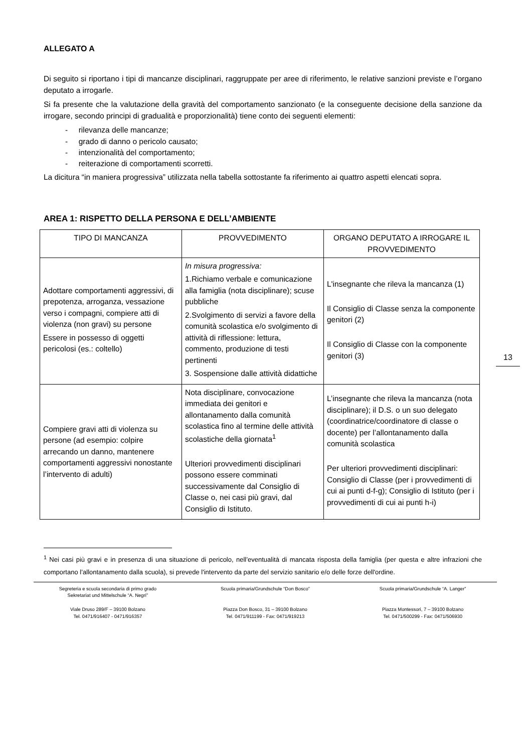ALLEGATO A
Di seguito si riportano i tipi di mancanze disciplinari, raggruppate per aree di riferimento, le relative sanzioni previste e l’organo deputato a irrogarle.
Si fa presente che la valutazione della gravità del comportamento sanzionato (e la conseguente decisione della sanzione da irrogare, secondo principi di gradualità e proporzionalità) tiene conto dei seguenti elementi:
- rilevanza delle mancanze;
- grado di danno o pericolo causato;
- intenzionalità del comportamento;
- reiterazione di comportamenti scorretti.
La dicitura “in maniera progressiva” utilizzata nella tabella sottostante fa riferimento ai quattro aspetti elencati sopra.
AREA 1: RISPETTO DELLA PERSONA E DELL’AMBIENTE
| TIPO DI MANCANZA | PROVVEDIMENTO | ORGANO DEPUTATO A IRROGARE IL PROVVEDIMENTO |
| --- | --- | --- |
| Adottare comportamenti aggressivi, di prepotenza, arroganza, vessazione verso i compagni, compiere atti di violenza (non gravi) su persone Essere in possesso di oggetti pericolosi (es.: coltello) | In misura progressiva: 1.Richiamo verbale e comunicazione alla famiglia (nota disciplinare); scuse pubbliche 2.Svolgimento di servizi a favore della comunità scolastica e/o svolgimento di attività di riflessione: lettura, commento, produzione di testi pertinenti 3. Sospensione dalle attività didattiche | L'insegnante che rileva la mancanza (1) Il Consiglio di Classe senza la componente genitori (2) Il Consiglio di Classe con la componente genitori (3) |
| Compiere gravi atti di violenza su persone (ad esempio: colpire arrecando un danno, mantenere comportamenti aggressivi nonostante l’intervento di adulti) | Nota disciplinare, convocazione immediata dei genitori e allontanamento dalla comunità scolastica fino al termine delle attività scolastiche della giornata<sup>1</sup> Ulteriori provvedimenti disciplinari possono essere comminati successivamente dal Consiglio di Classe o, nei casi più gravi, dal Consiglio di Istituto. | L’insegnante che rileva la mancanza (nota disciplinare); il D.S. o un suo delegato (coordinatrice/coordinatore di classe o docente) per l’allontanamento dalla comunità scolastica Per ulteriori provvedimenti disciplinari: Consiglio di Classe (per i provvedimenti di cui ai punti d-f-g); Consiglio di Istituto (per i provvedimenti di cui ai punti h-i) |
<sup>1</sup> Nei casi più gravi e in presenza di una situazione di pericolo, nell’eventualità di mancata risposta della famiglia (per questa e altre infrazioni che comportano l’allontanamento dalla scuola), si prevede l'intervento da parte del servizio sanitario e/o delle forze dell'ordine.
Segreteria e scuola secondaria di primo grado
Sekretariat und Mittelschule “A. Negri”
Viale Druso 289/F – 39100 Bolzano
Tel. 0471/916407 - 0471/916357
Scuola primaria/Grundschule “Don Bosco”
Piazza Don Bosco, 31 – 39100 Bolzano
Tel. 0471/911199 - Fax: 0471/919213
Scuola primaria/Grundschule “A. Langer”
Piazza Montessori, 7 – 39100 Bolzano
Tel. 0471/500299 - Fax: 0471/506930
13